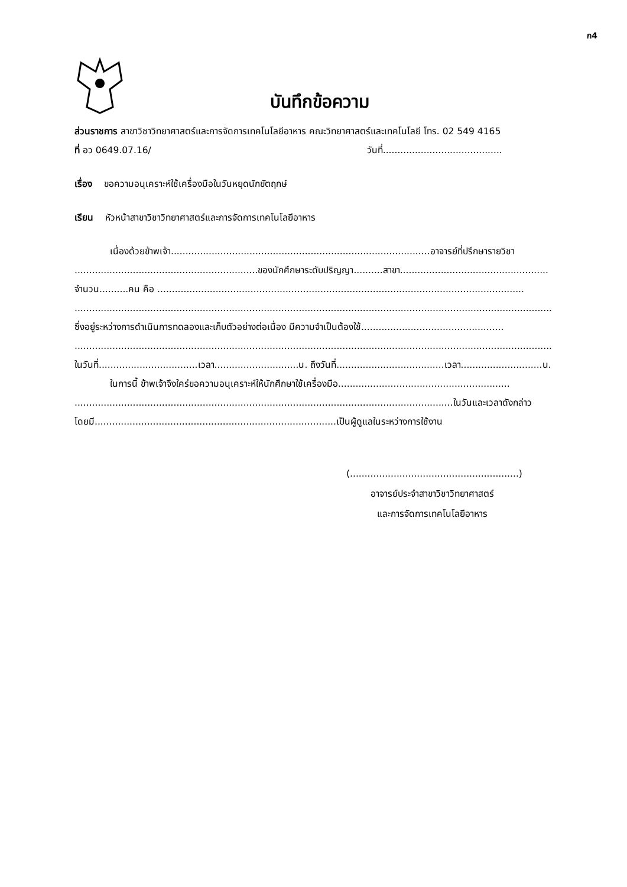ก4
บันทึกข้อความ
ส่วนราชการ สาขาวิชาวิทยาศาสตร์และการจัดการเทคโนโลยีอาหาร คณะวิทยาศาสตร์และเทคโนโลยี โทร. 02 549 4165
ที่ อว 0649.07.16/ วันที่.........................................
เรื่อง ขอความอนุเคราะห์ใช้เครื่องมือในวันหยุดนักขัตฤกษ์
เรียน หัวหน้าสาขาวิชาวิทยาศาสตร์และการจัดการเทคโนโลยีอาหาร
เนื่องด้วยข้าพเจ้า.........................................................................................อาจารย์ที่ปรึกษารายวิชา
...............................................................ของนักศึกษาระดับปริญญา..........สาขา...................................................
จำนวน..........คน คือ ..............................................................................................................................
....................................................................................................................................................................
ซึ่งอยู่ระหว่างการดำเนินการทดลองและเก็บตัวอย่างต่อเนื่อง มีความจำเป็นต้องใช้.................................................
....................................................................................................................................................................
ในวันที่..................................เวลา.............................น. ถึงวันที่.....................................เวลา............................น.
ในการนี้ ข้าพเจ้าจึงใคร่ขอความอนุเคราะห์ให้นักศึกษาใช้เครื่องมือ...........................................................
..................................................................................................................................ในวันและเวลาดังกล่าว
โดยมี...................................................................................เป็นผู้ดูแลในระหว่างการใช้งาน
(..........................................................)
อาจารย์ประจำสาขาวิชาวิทยาศาสตร์
และการจัดการเทคโนโลยีอาหาร